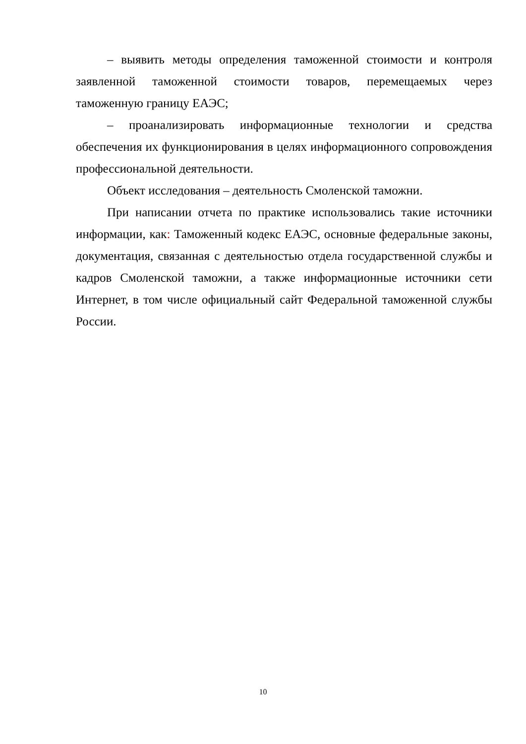– выявить методы определения таможенной стоимости и контроля заявленной таможенной стоимости товаров, перемещаемых через таможенную границу ЕАЭС;
– проанализировать информационные технологии и средства обеспечения их функционирования в целях информационного сопровождения профессиональной деятельности.
Объект исследования – деятельность Смоленской таможни.
При написании отчета по практике использовались такие источники информации, как: Таможенный кодекс ЕАЭС, основные федеральные законы, документация, связанная с деятельностью отдела государственной службы и кадров Смоленской таможни, а также информационные источники сети Интернет, в том числе официальный сайт Федеральной таможенной службы России.
10